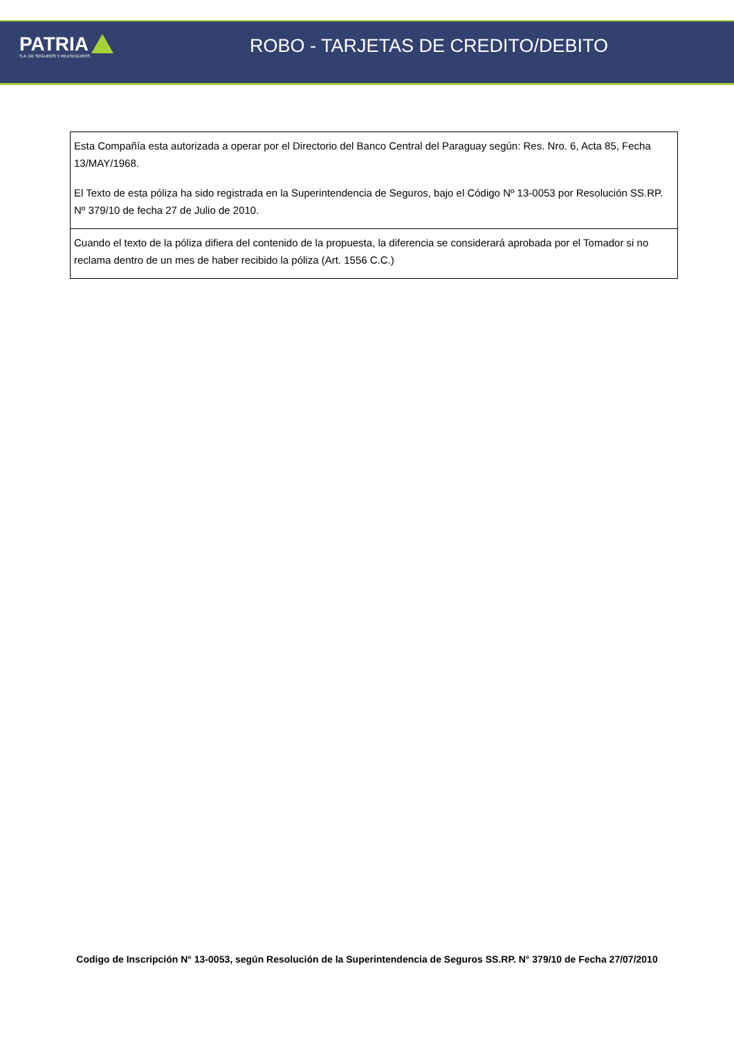PATRIA
S.A. DE SEGUROS Y REASEGUROS
ROBO - TARJETAS DE CREDITO/DEBITO
| Esta Compañía esta autorizada a operar por el Directorio del Banco Central del Paraguay según: Res. Nro. 6, Acta 85, Fecha 13/MAY/1968. El Texto de esta póliza ha sido registrada en la Superintendencia de Seguros, bajo el Código Nº 13-0053 por Resolución SS.RP. Nº 379/10 de fecha 27 de Julio de 2010. |
| Cuando el texto de la póliza difiera del contenido de la propuesta, la diferencia se considerará aprobada por el Tomador si no reclama dentro de un mes de haber recibido la póliza (Art. 1556 C.C.) |
Codigo de Inscripción N° 13-0053, según Resolución de la Superintendencia de Seguros SS.RP. N° 379/10 de Fecha 27/07/2010